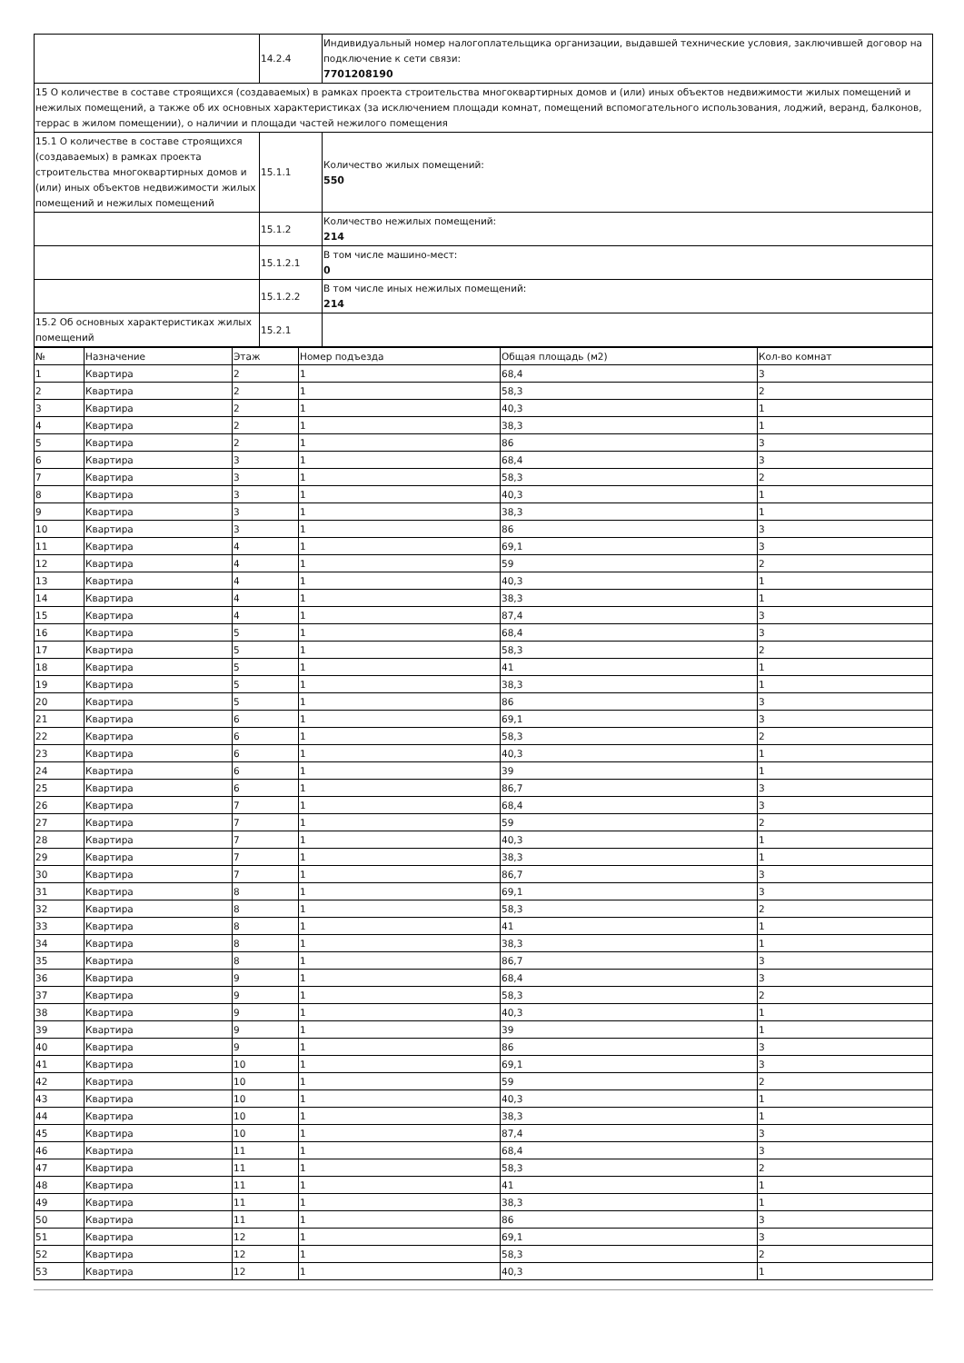| | 14.2.4 | Индивидуальный номер налогоплательщика организации, выдавшей технические условия, заключившей договор на подключение к сети связи: 7701208190 |
| 15 О количестве в составе строящихся (создаваемых) в рамках проекта строительства многоквартирных домов и (или) иных объектов недвижимости жилых помещений и нежилых помещений, а также об их основных характеристиках (за исключением площади комнат, помещений вспомогательного использования, лоджий, веранд, балконов, террас в жилом помещении), о наличии и площади частей нежилого помещения | | |
| 15.1 О количестве в составе строящихся (создаваемых) в рамках проекта строительства многоквартирных домов и (или) иных объектов недвижимости жилых помещений и нежилых помещений | 15.1.1 | Количество жилых помещений: 550 |
| | 15.1.2 | Количество нежилых помещений: 214 |
| | 15.1.2.1 | В том числе машино-мест: 0 |
| | 15.1.2.2 | В том числе иных нежилых помещений: 214 |
| 15.2 Об основных характеристиках жилых помещений | 15.2.1 | |
| № | Назначение | Этаж | Номер подъезда | Общая площадь (м2) | Кол-во комнат |
| 1 | Квартира | 2 | 1 | 68,4 | 3 |
| 2 | Квартира | 2 | 1 | 58,3 | 2 |
| 3 | Квартира | 2 | 1 | 40,3 | 1 |
| 4 | Квартира | 2 | 1 | 38,3 | 1 |
| 5 | Квартира | 2 | 1 | 86 | 3 |
| 6 | Квартира | 3 | 1 | 68,4 | 3 |
| 7 | Квартира | 3 | 1 | 58,3 | 2 |
| 8 | Квартира | 3 | 1 | 40,3 | 1 |
| 9 | Квартира | 3 | 1 | 38,3 | 1 |
| 10 | Квартира | 3 | 1 | 86 | 3 |
| 11 | Квартира | 4 | 1 | 69,1 | 3 |
| 12 | Квартира | 4 | 1 | 59 | 2 |
| 13 | Квартира | 4 | 1 | 40,3 | 1 |
| 14 | Квартира | 4 | 1 | 38,3 | 1 |
| 15 | Квартира | 4 | 1 | 87,4 | 3 |
| 16 | Квартира | 5 | 1 | 68,4 | 3 |
| 17 | Квартира | 5 | 1 | 58,3 | 2 |
| 18 | Квартира | 5 | 1 | 41 | 1 |
| 19 | Квартира | 5 | 1 | 38,3 | 1 |
| 20 | Квартира | 5 | 1 | 86 | 3 |
| 21 | Квартира | 6 | 1 | 69,1 | 3 |
| 22 | Квартира | 6 | 1 | 58,3 | 2 |
| 23 | Квартира | 6 | 1 | 40,3 | 1 |
| 24 | Квартира | 6 | 1 | 39 | 1 |
| 25 | Квартира | 6 | 1 | 86,7 | 3 |
| 26 | Квартира | 7 | 1 | 68,4 | 3 |
| 27 | Квартира | 7 | 1 | 59 | 2 |
| 28 | Квартира | 7 | 1 | 40,3 | 1 |
| 29 | Квартира | 7 | 1 | 38,3 | 1 |
| 30 | Квартира | 7 | 1 | 86,7 | 3 |
| 31 | Квартира | 8 | 1 | 69,1 | 3 |
| 32 | Квартира | 8 | 1 | 58,3 | 2 |
| 33 | Квартира | 8 | 1 | 41 | 1 |
| 34 | Квартира | 8 | 1 | 38,3 | 1 |
| 35 | Квартира | 8 | 1 | 86,7 | 3 |
| 36 | Квартира | 9 | 1 | 68,4 | 3 |
| 37 | Квартира | 9 | 1 | 58,3 | 2 |
| 38 | Квартира | 9 | 1 | 40,3 | 1 |
| 39 | Квартира | 9 | 1 | 39 | 1 |
| 40 | Квартира | 9 | 1 | 86 | 3 |
| 41 | Квартира | 10 | 1 | 69,1 | 3 |
| 42 | Квартира | 10 | 1 | 59 | 2 |
| 43 | Квартира | 10 | 1 | 40,3 | 1 |
| 44 | Квартира | 10 | 1 | 38,3 | 1 |
| 45 | Квартира | 10 | 1 | 87,4 | 3 |
| 46 | Квартира | 11 | 1 | 68,4 | 3 |
| 47 | Квартира | 11 | 1 | 58,3 | 2 |
| 48 | Квартира | 11 | 1 | 41 | 1 |
| 49 | Квартира | 11 | 1 | 38,3 | 1 |
| 50 | Квартира | 11 | 1 | 86 | 3 |
| 51 | Квартира | 12 | 1 | 69,1 | 3 |
| 52 | Квартира | 12 | 1 | 58,3 | 2 |
| 53 | Квартира | 12 | 1 | 40,3 | 1 |